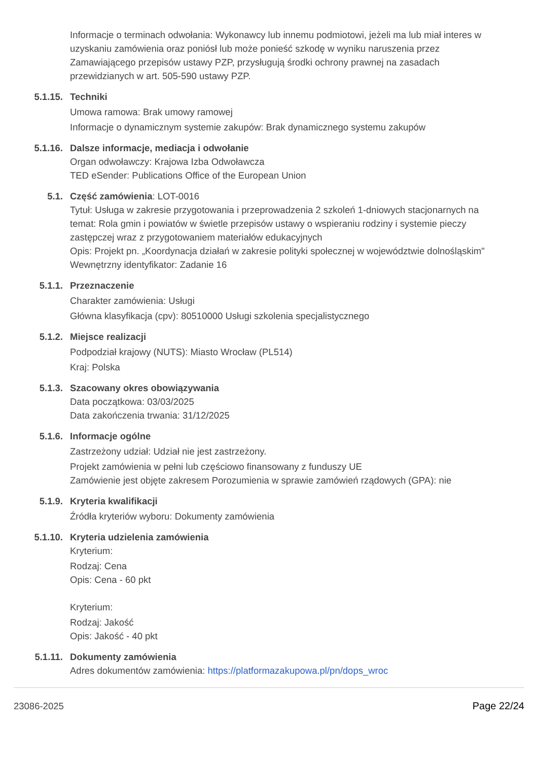Informacje o terminach odwołania: Wykonawcy lub innemu podmiotowi, jeżeli ma lub miał interes w uzyskaniu zamówienia oraz poniósł lub może ponieść szkodę w wyniku naruszenia przez Zamawiającego przepisów ustawy PZP, przysługują środki ochrony prawnej na zasadach przewidzianych w art. 505-590 ustawy PZP.
5.1.15. Techniki
Umowa ramowa: Brak umowy ramowej
Informacje o dynamicznym systemie zakupów: Brak dynamicznego systemu zakupów
5.1.16. Dalsze informacje, mediacja i odwołanie
Organ odwoławczy: Krajowa Izba Odwoławcza
TED eSender: Publications Office of the European Union
5.1. Część zamówienia: LOT-0016
Tytuł: Usługa w zakresie przygotowania i przeprowadzenia 2 szkoleń 1-dniowych stacjonarnych na temat: Rola gmin i powiatów w świetle przepisów ustawy o wspieraniu rodziny i systemie pieczy zastępczej wraz z przygotowaniem materiałów edukacyjnych
Opis: Projekt pn. „Koordynacja działań w zakresie polityki społecznej w województwie dolnośląskim"
Wewnętrzny identyfikator: Zadanie 16
5.1.1. Przeznaczenie
Charakter zamówienia: Usługi
Główna klasyfikacja (cpv): 80510000 Usługi szkolenia specjalistycznego
5.1.2. Miejsce realizacji
Podpodział krajowy (NUTS): Miasto Wrocław (PL514)
Kraj: Polska
5.1.3. Szacowany okres obowiązywania
Data początkowa: 03/03/2025
Data zakończenia trwania: 31/12/2025
5.1.6. Informacje ogólne
Zastrzeżony udział: Udział nie jest zastrzeżony.
Projekt zamówienia w pełni lub częściowo finansowany z funduszy UE
Zamówienie jest objęte zakresem Porozumienia w sprawie zamówień rządowych (GPA): nie
5.1.9. Kryteria kwalifikacji
Źródła kryteriów wyboru: Dokumenty zamówienia
5.1.10. Kryteria udzielenia zamówienia
Kryterium:
Rodzaj: Cena
Opis: Cena - 60 pkt
Kryterium:
Rodzaj: Jakość
Opis: Jakość - 40 pkt
5.1.11. Dokumenty zamówienia
Adres dokumentów zamówienia: https://platformazakupowa.pl/pn/dops_wroc
23086-2025 Page 22/24